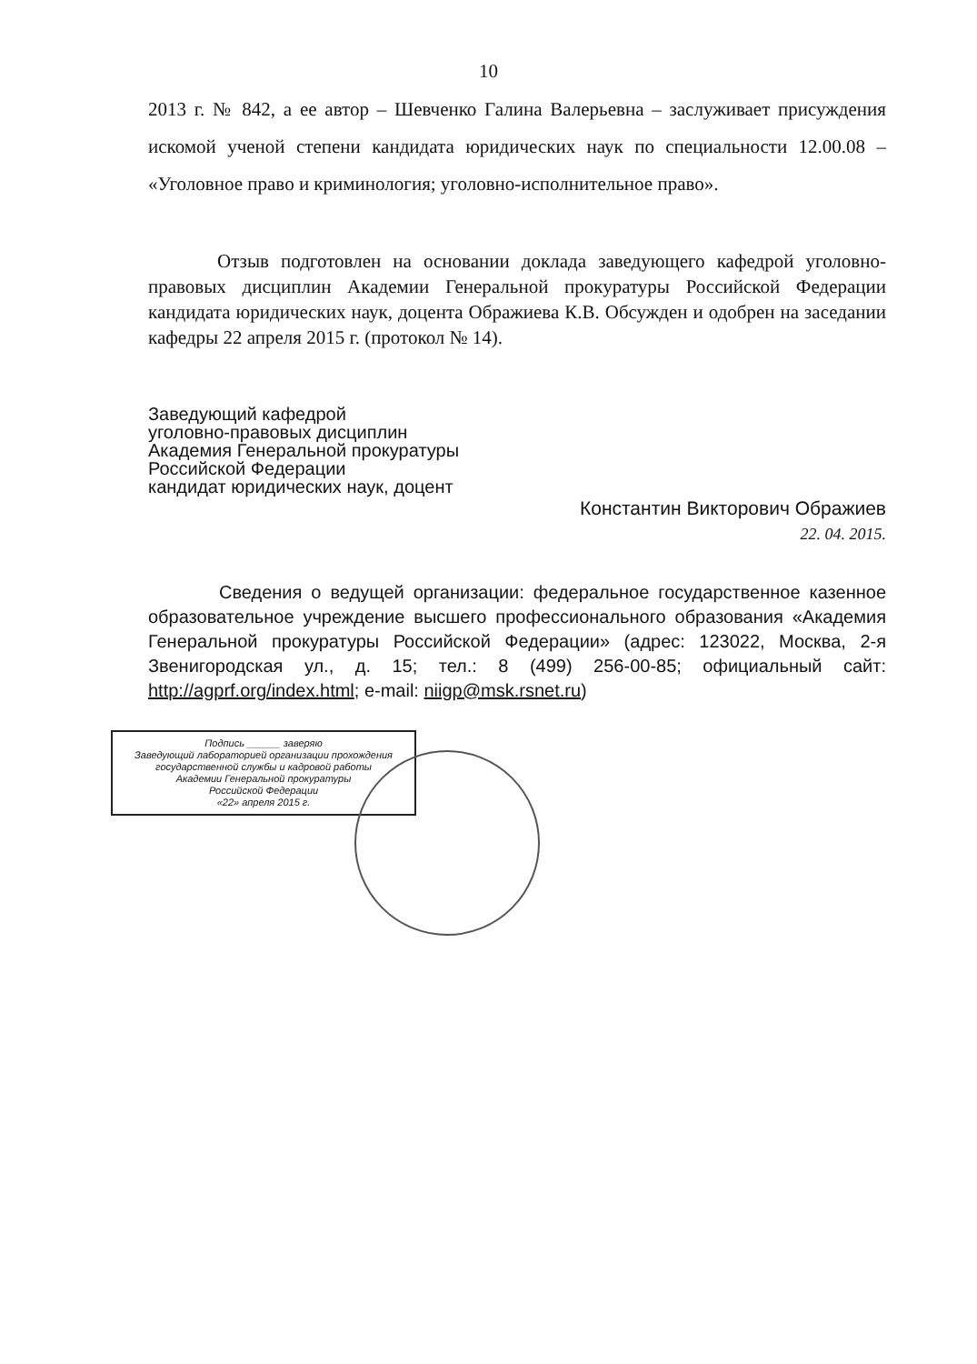10
2013 г. № 842, а ее автор – Шевченко Галина Валерьевна – заслуживает присуждения искомой ученой степени кандидата юридических наук по специальности 12.00.08 – «Уголовное право и криминология; уголовно-исполнительное право».
Отзыв подготовлен на основании доклада заведующего кафедрой уголовно-правовых дисциплин Академии Генеральной прокуратуры Российской Федерации кандидата юридических наук, доцента Ображиева К.В. Обсужден и одобрен на заседании кафедры 22 апреля 2015 г. (протокол № 14).
Заведующий кафедрой
уголовно-правовых дисциплин
Академия Генеральной прокуратуры
Российской Федерации
кандидат юридических наук, доцент
Константин Викторович Ображиев
22. 04. 2015.
Сведения о ведущей организации: федеральное государственное казенное образовательное учреждение высшего профессионального образования «Академия Генеральной прокуратуры Российской Федерации» (адрес: 123022, Москва, 2-я Звенигородская ул., д. 15; тел.: 8 (499) 256-00-85; официальный сайт: http://agprf.org/index.html; e-mail: niigp@msk.rsnet.ru)
Подпись ______ заверяю
Заведующий лабораторией организации прохождения
государственной службы и кадровой работы
Академии Генеральной прокуратуры
Российской Федерации
«22» апреля 2015 г.